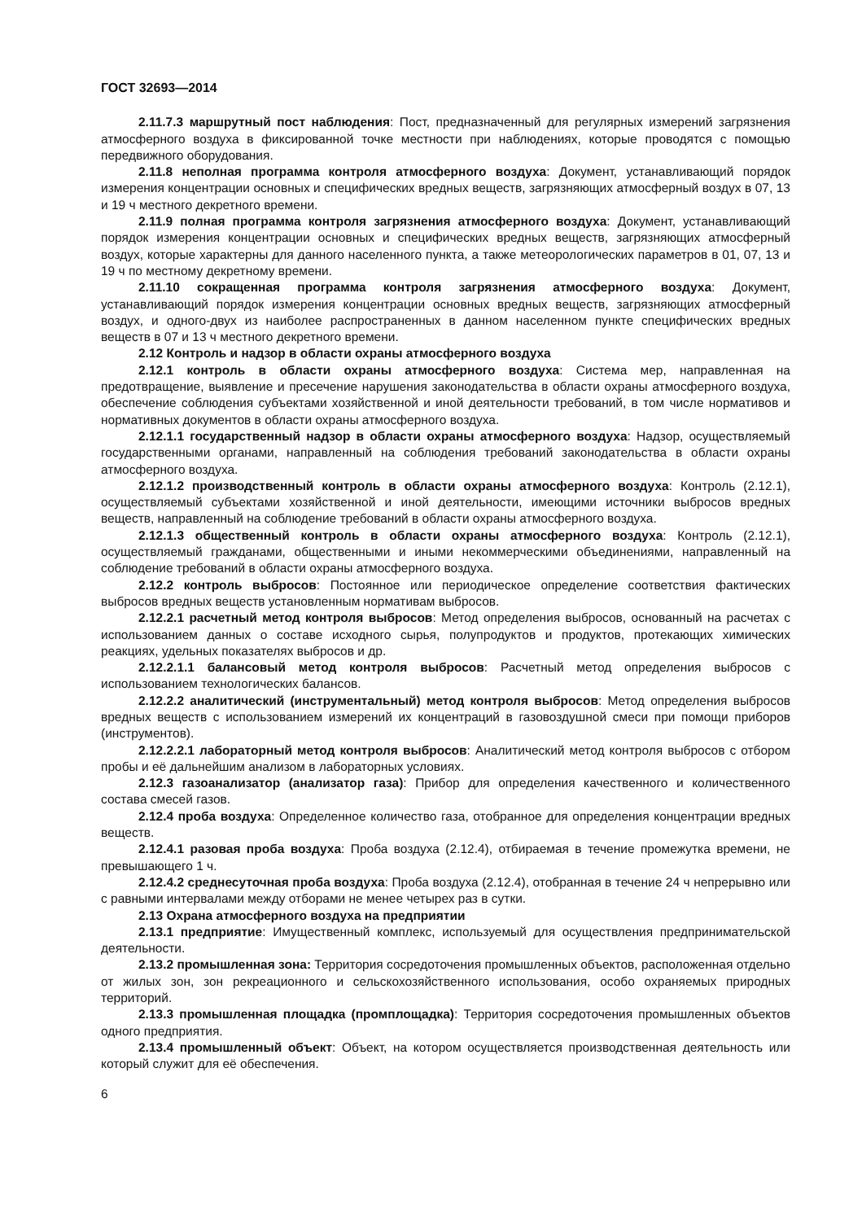ГОСТ 32693—2014
2.11.7.3 маршрутный пост наблюдения: Пост, предназначенный для регулярных измерений загрязнения атмосферного воздуха в фиксированной точке местности при наблюдениях, которые проводятся с помощью передвижного оборудования.
2.11.8 неполная программа контроля атмосферного воздуха: Документ, устанавливающий порядок измерения концентрации основных и специфических вредных веществ, загрязняющих атмосферный воздух в 07, 13 и 19 ч местного декретного времени.
2.11.9 полная программа контроля загрязнения атмосферного воздуха: Документ, устанавливающий порядок измерения концентрации основных и специфических вредных веществ, загрязняющих атмосферный воздух, которые характерны для данного населенного пункта, а также метеорологических параметров в 01, 07, 13 и 19 ч по местному декретному времени.
2.11.10 сокращенная программа контроля загрязнения атмосферного воздуха: Документ, устанавливающий порядок измерения концентрации основных вредных веществ, загрязняющих атмосферный воздух, и одного-двух из наиболее распространенных в данном населенном пункте специфических вредных веществ в 07 и 13 ч местного декретного времени.
2.12 Контроль и надзор в области охраны атмосферного воздуха
2.12.1 контроль в области охраны атмосферного воздуха: Система мер, направленная на предотвращение, выявление и пресечение нарушения законодательства в области охраны атмосферного воздуха, обеспечение соблюдения субъектами хозяйственной и иной деятельности требований, в том числе нормативов и нормативных документов в области охраны атмосферного воздуха.
2.12.1.1 государственный надзор в области охраны атмосферного воздуха: Надзор, осуществляемый государственными органами, направленный на соблюдения требований законодательства в области охраны атмосферного воздуха.
2.12.1.2 производственный контроль в области охраны атмосферного воздуха: Контроль (2.12.1), осуществляемый субъектами хозяйственной и иной деятельности, имеющими источники выбросов вредных веществ, направленный на соблюдение требований в области охраны атмосферного воздуха.
2.12.1.3 общественный контроль в области охраны атмосферного воздуха: Контроль (2.12.1), осуществляемый гражданами, общественными и иными некоммерческими объединениями, направленный на соблюдение требований в области охраны атмосферного воздуха.
2.12.2 контроль выбросов: Постоянное или периодическое определение соответствия фактических выбросов вредных веществ установленным нормативам выбросов.
2.12.2.1 расчетный метод контроля выбросов: Метод определения выбросов, основанный на расчетах с использованием данных о составе исходного сырья, полупродуктов и продуктов, протекающих химических реакциях, удельных показателях выбросов и др.
2.12.2.1.1 балансовый метод контроля выбросов: Расчетный метод определения выбросов с использованием технологических балансов.
2.12.2.2 аналитический (инструментальный) метод контроля выбросов: Метод определения выбросов вредных веществ с использованием измерений их концентраций в газовоздушной смеси при помощи приборов (инструментов).
2.12.2.2.1 лабораторный метод контроля выбросов: Аналитический метод контроля выбросов с отбором пробы и её дальнейшим анализом в лабораторных условиях.
2.12.3 газоанализатор (анализатор газа): Прибор для определения качественного и количественного состава смесей газов.
2.12.4 проба воздуха: Определенное количество газа, отобранное для определения концентрации вредных веществ.
2.12.4.1 разовая проба воздуха: Проба воздуха (2.12.4), отбираемая в течение промежутка времени, не превышающего 1 ч.
2.12.4.2 среднесуточная проба воздуха: Проба воздуха (2.12.4), отобранная в течение 24 ч непрерывно или с равными интервалами между отборами не менее четырех раз в сутки.
2.13 Охрана атмосферного воздуха на предприятии
2.13.1 предприятие: Имущественный комплекс, используемый для осуществления предпринимательской деятельности.
2.13.2 промышленная зона: Территория сосредоточения промышленных объектов, расположенная отдельно от жилых зон, зон рекреационного и сельскохозяйственного использования, особо охраняемых природных территорий.
2.13.3 промышленная площадка (промплощадка): Территория сосредоточения промышленных объектов одного предприятия.
2.13.4 промышленный объект: Объект, на котором осуществляется производственная деятельность или который служит для её обеспечения.
6